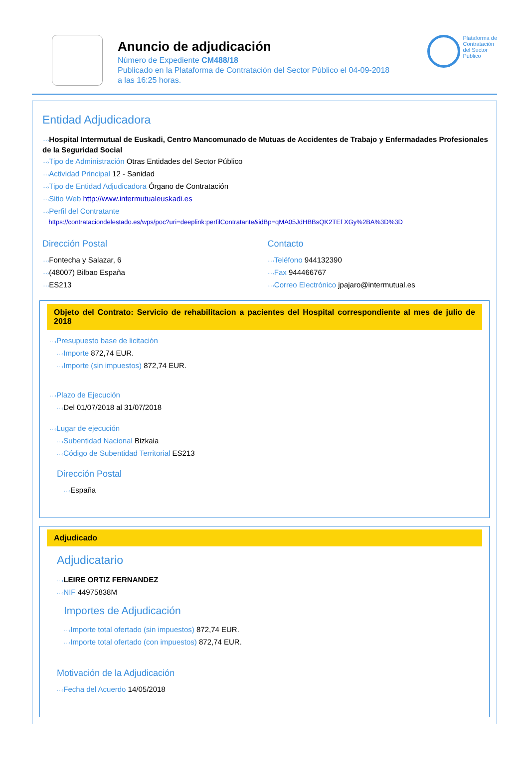Anuncio de adjudicación
Número de Expediente CM488/18
Publicado en la Plataforma de Contratación del Sector Público el 04-09-2018
a las 16:25 horas.
Plataforma de
Contratación
del Sector
Público
Entidad Adjudicadora
···›Hospital Intermutual de Euskadi, Centro Mancomunado de Mutuas de Accidentes de Trabajo y Enfermadades Profesionales de la Seguridad Social
···›Tipo de Administración Otras Entidades del Sector Público
···›Actividad Principal 12 - Sanidad
···›Tipo de Entidad Adjudicadora Órgano de Contratación
···›Sitio Web http://www.intermutualeuskadi.es
···›Perfil del Contratante
https://contrataciondelestado.es/wps/poc?uri=deeplink:perfilContratante&idBp=qMA05JdHBBsQK2TEf XGy%2BA%3D%3D
Dirección Postal
···›Fontecha y Salazar, 6
···›(48007) Bilbao España
···›ES213
Contacto
···›Teléfono 944132390
···›Fax 944466767
···›Correo Electrónico jpajaro@intermutual.es
Objeto del Contrato: Servicio de rehabilitacion a pacientes del Hospital correspondiente al mes de julio de 2018
···›Presupuesto base de licitación
···›Importe 872,74 EUR.
···›Importe (sin impuestos) 872,74 EUR.
···›Plazo de Ejecución
···›Del 01/07/2018 al 31/07/2018
···›Lugar de ejecución
···›Subentidad Nacional Bizkaia
···›Código de Subentidad Territorial ES213
Dirección Postal
···›España
Adjudicado
Adjudicatario
···›LEIRE ORTIZ FERNANDEZ
···›NIF 44975838M
Importes de Adjudicación
···›Importe total ofertado (sin impuestos) 872,74 EUR.
···›Importe total ofertado (con impuestos) 872,74 EUR.
Motivación de la Adjudicación
···›Fecha del Acuerdo 14/05/2018